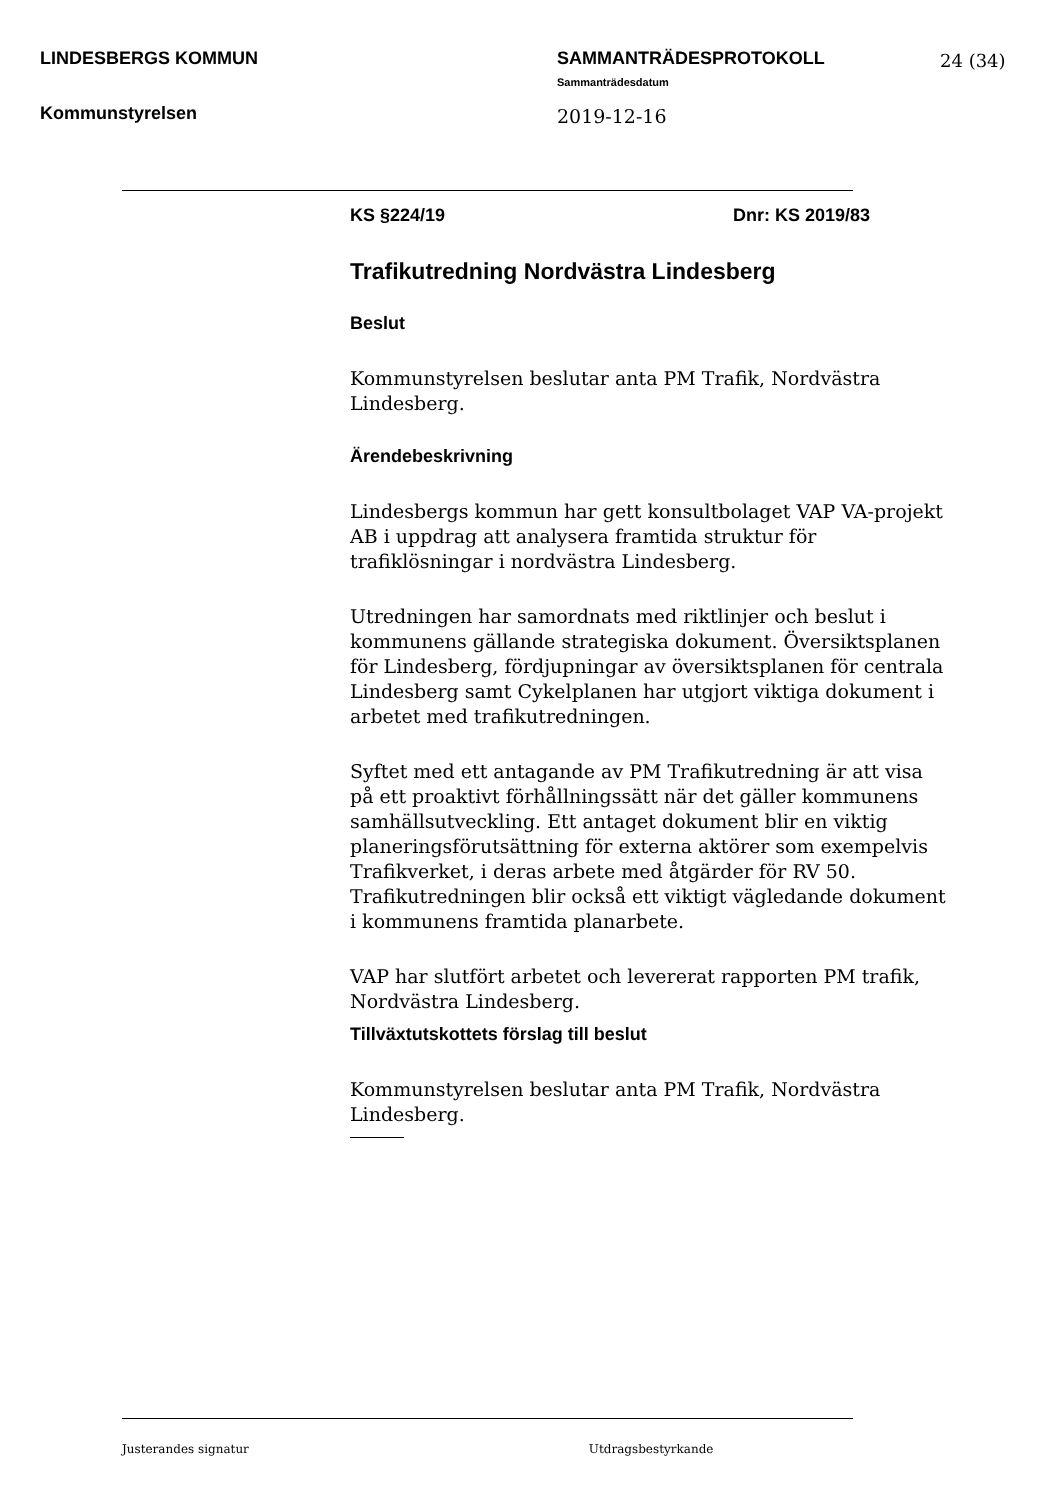LINDESBERGS KOMMUN
Kommunstyrelsen
SAMMANTRÄDESPROTOKOLL
Sammanträdesdatum
2019-12-16
24 (34)
KS §224/19 Dnr: KS 2019/83
Trafikutredning Nordvästra Lindesberg
Beslut
Kommunstyrelsen beslutar anta PM Trafik, Nordvästra
Lindesberg.
Ärendebeskrivning
Lindesbergs kommun har gett konsultbolaget VAP VA-projekt AB i uppdrag att analysera framtida struktur för trafiklösningar i nordvästra Lindesberg.
Utredningen har samordnats med riktlinjer och beslut i kommunens gällande strategiska dokument. Översiktsplanen för Lindesberg, fördjupningar av översiktsplanen för centrala Lindesberg samt Cykelplanen har utgjort viktiga dokument i arbetet med trafikutredningen.
Syftet med ett antagande av PM Trafikutredning är att visa på ett proaktivt förhållningssätt när det gäller kommunens samhällsutveckling. Ett antaget dokument blir en viktig planeringsförutsättning för externa aktörer som exempelvis Trafikverket, i deras arbete med åtgärder för RV 50. Trafikutredningen blir också ett viktigt vägledande dokument i kommunens framtida planarbete.
VAP har slutfört arbetet och levererat rapporten PM trafik, Nordvästra Lindesberg.
Tillväxtutskottets förslag till beslut
Kommunstyrelsen beslutar anta PM Trafik, Nordvästra
Lindesberg.
Justerandes signatur Utdragsbestyrkande